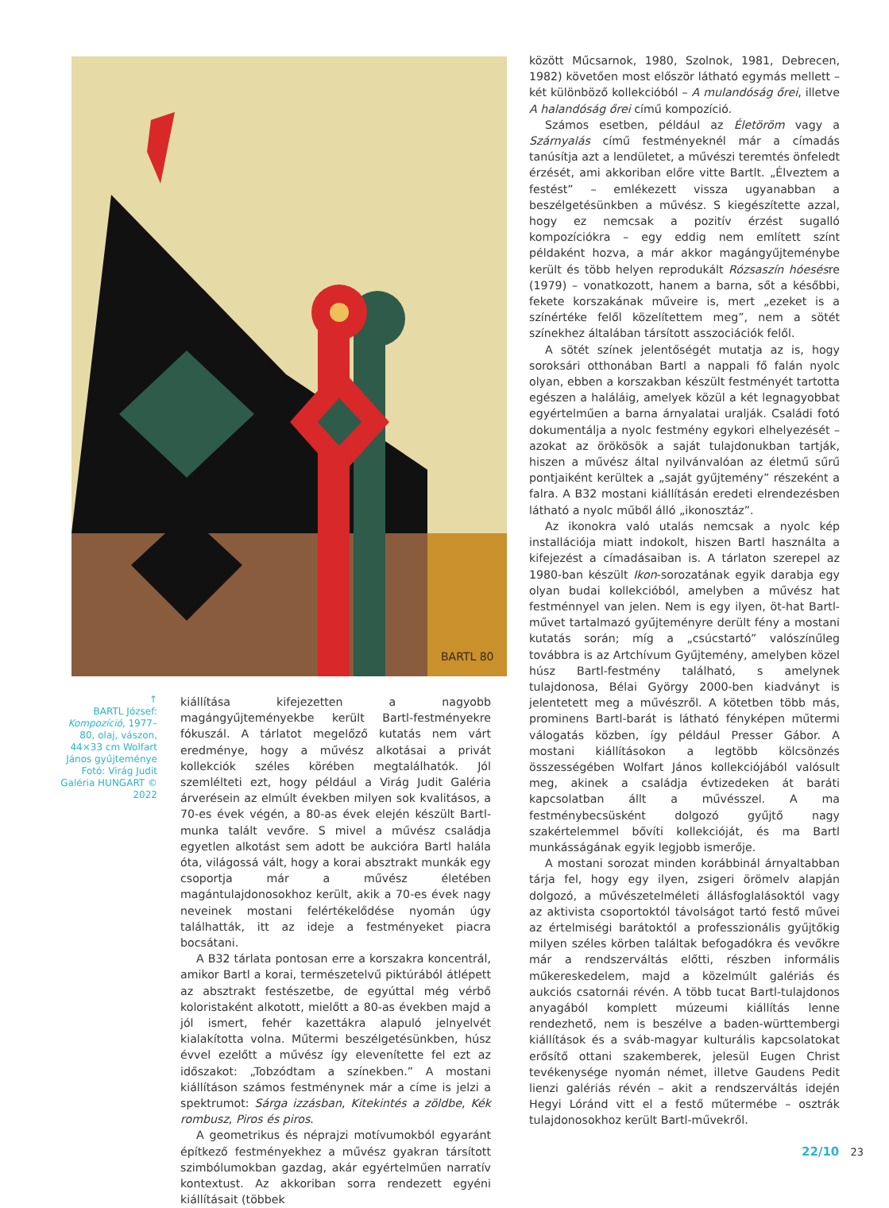BARTL 80
↑
BARTL József: Kompozíció, 1977–80, olaj, vászon, 44×33 cm Wolfart János gyűjteménye Fotó: Virág Judit Galéria HUNGART © 2022
kiállítása kifejezetten a nagyobb magángyűjteményekbe került Bartl-festményekre fókuszál. A tárlatot megelőző kutatás nem várt eredménye, hogy a művész alkotásai a privát kollekciók széles körében megtalálhatók. Jól szemlélteti ezt, hogy például a Virág Judit Galéria árverésein az elmúlt években milyen sok kvalitásos, a 70-es évek végén, a 80-as évek elején készült Bartl-munka talált vevőre. S mivel a művész családja egyetlen alkotást sem adott be aukcióra Bartl halála óta, világossá vált, hogy a korai absztrakt munkák egy csoportja már a művész életében magántulajdonosokhoz került, akik a 70-es évek nagy neveinek mostani felértékelődése nyomán úgy találhatták, itt az ideje a festményeket piacra bocsátani.
A B32 tárlata pontosan erre a korszakra koncentrál, amikor Bartl a korai, természetelvű piktúrából átlépett az absztrakt festészetbe, de egyúttal még vérbő koloristaként alkotott, mielőtt a 80-as években majd a jól ismert, fehér kazettákra alapuló jelnyelvét kialakította volna. Műtermi beszélgetésünkben, húsz évvel ezelőtt a művész így elevenítette fel ezt az időszakot: „Tobzódtam a színekben.” A mostani kiállításon számos festménynek már a címe is jelzi a spektrumot: Sárga izzásban, Kitekintés a zöldbe, Kék rombusz, Piros és piros.
A geometrikus és néprajzi motívumokból egyaránt építkező festményekhez a művész gyakran társított szimbólumokban gazdag, akár egyértelműen narratív kontextust. Az akkoriban sorra rendezett egyéni kiállításait (többek
között Műcsarnok, 1980, Szolnok, 1981, Debrecen, 1982) követően most először látható egymás mellett – két különböző kollekcióból – A mulandóság őrei, illetve A halandóság őrei című kompozíció.
Számos esetben, például az Életöröm vagy a Szárnyalás című festményeknél már a címadás tanúsítja azt a lendületet, a művészi teremtés önfeledt érzését, ami akkoriban előre vitte Bartlt. „Élveztem a festést” – emlékezett vissza ugyanabban a beszélgetésünkben a művész. S kiegészítette azzal, hogy ez nemcsak a pozitív érzést sugalló kompozíciókra – egy eddig nem említett színt példaként hozva, a már akkor magángyűjteménybe került és több helyen reprodukált Rózsaszín hóesésre (1979) – vonatkozott, hanem a barna, sőt a későbbi, fekete korszakának műveire is, mert „ezeket is a színértéke felől közelítettem meg”, nem a sötét színekhez általában társított asszociációk felől.
A sötét színek jelentőségét mutatja az is, hogy soroksári otthonában Bartl a nappali fő falán nyolc olyan, ebben a korszakban készült festményét tartotta egészen a haláláig, amelyek közül a két legnagyobbat egyértelműen a barna árnyalatai uralják. Családi fotó dokumentálja a nyolc festmény egykori elhelyezését – azokat az örökösök a saját tulajdonukban tartják, hiszen a művész által nyilvánvalóan az életmű sűrű pontjaiként kerültek a „saját gyűjtemény” részeként a falra. A B32 mostani kiállításán eredeti elrendezésben látható a nyolc műből álló „ikonosztáz”.
Az ikonokra való utalás nemcsak a nyolc kép installációja miatt indokolt, hiszen Bartl használta a kifejezést a címadásaiban is. A tárlaton szerepel az 1980-ban készült Ikon-sorozatának egyik darabja egy olyan budai kollekcióból, amelyben a művész hat festménnyel van jelen. Nem is egy ilyen, öt-hat Bartl-művet tartalmazó gyűjteményre derült fény a mostani kutatás során; míg a „csúcstartó” valószínűleg továbbra is az Artchívum Gyűjtemény, amelyben közel húsz Bartl-festmény található, s amelynek tulajdonosa, Bélai György 2000-ben kiadványt is jelentetett meg a művészről. A kötetben több más, prominens Bartl-barát is látható fényképen műtermi válogatás közben, így például Presser Gábor. A mostani kiállításokon a legtöbb kölcsönzés összességében Wolfart János kollekciójából valósult meg, akinek a családja évtizedeken át baráti kapcsolatban állt a művésszel. A ma festménybecsüsként dolgozó gyűjtő nagy szakértelemmel bővíti kollekcióját, és ma Bartl munkásságának egyik legjobb ismerője.
A mostani sorozat minden korábbinál árnyaltabban tárja fel, hogy egy ilyen, zsigeri örömelv alapján dolgozó, a művészetelméleti állásfoglalásoktól vagy az aktivista csoportoktól távolságot tartó festő művei az értelmiségi barátoktól a professzionális gyűjtőkig milyen széles körben találtak befogadókra és vevőkre már a rendszerváltás előtti, részben informális műkereskedelem, majd a közelmúlt galériás és aukciós csatornái révén. A több tucat Bartl-tulajdonos anyagából komplett múzeumi kiállítás lenne rendezhető, nem is beszélve a baden-württembergi kiállítások és a sváb-magyar kulturális kapcsolatokat erősítő ottani szakemberek, jelesül Eugen Christ tevékenysége nyomán német, illetve Gaudens Pedit lienzi galériás révén – akit a rendszerváltás idején Hegyi Lóránd vitt el a festő műtermébe – osztrák tulajdonosokhoz került Bartl-művekről.
22/10 23